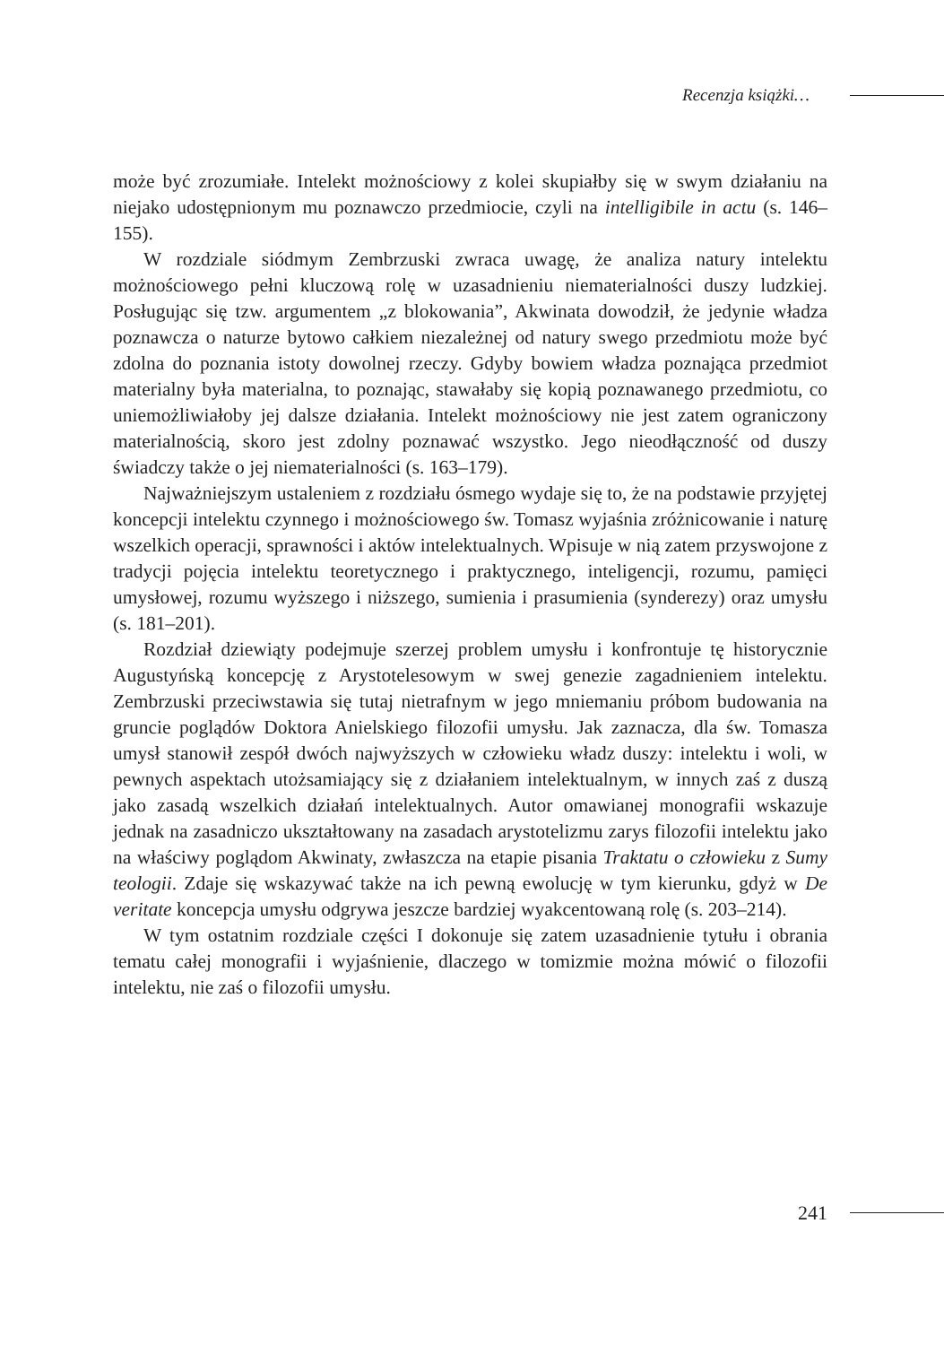Recenzja książki…
może być zrozumiałe. Intelekt możnościowy z kolei skupiałby się w swym działaniu na niejako udostępnionym mu poznawczo przedmiocie, czyli na intelligibile in actu (s. 146–155).
W rozdziale siódmym Zembrzuski zwraca uwagę, że analiza natury intelektu możnościowego pełni kluczową rolę w uzasadnieniu niematerialności duszy ludzkiej. Posługując się tzw. argumentem „z blokowania”, Akwinata dowodził, że jedynie władza poznawcza o naturze bytowo całkiem niezależnej od natury swego przedmiotu może być zdolna do poznania istoty dowolnej rzeczy. Gdyby bowiem władza poznająca przedmiot materialny była materialna, to poznając, stawałaby się kopią poznawanego przedmiotu, co uniemożliwiałoby jej dalsze działania. Intelekt możnościowy nie jest zatem ograniczony materialnością, skoro jest zdolny poznawać wszystko. Jego nieodłączność od duszy świadczy także o jej niematerialności (s. 163–179).
Najważniejszym ustaleniem z rozdziału ósmego wydaje się to, że na podstawie przyjętej koncepcji intelektu czynnego i możnościowego św. Tomasz wyjaśnia zróżnicowanie i naturę wszelkich operacji, sprawności i aktów intelektualnych. Wpisuje w nią zatem przyswojone z tradycji pojęcia intelektu teoretycznego i praktycznego, inteligencji, rozumu, pamięci umysłowej, rozumu wyższego i niższego, sumienia i prasumienia (synderezy) oraz umysłu (s. 181–201).
Rozdział dziewiąty podejmuje szerzej problem umysłu i konfrontuje tę historycznie Augustyńską koncepcję z Arystotelesowym w swej genezie zagadnieniem intelektu. Zembrzuski przeciwstawia się tutaj nietrafnym w jego mniemaniu próbom budowania na gruncie poglądów Doktora Anielskiego filozofii umysłu. Jak zaznacza, dla św. Tomasza umysł stanowił zespół dwóch najwyższych w człowieku władz duszy: intelektu i woli, w pewnych aspektach utożsamiający się z działaniem intelektualnym, w innych zaś z duszą jako zasadą wszelkich działań intelektualnych. Autor omawianej monografii wskazuje jednak na zasadniczo ukształtowany na zasadach arystotelizmu zarys filozofii intelektu jako na właściwy poglądom Akwinaty, zwłaszcza na etapie pisania Traktatu o człowieku z Sumy teologii. Zdaje się wskazywać także na ich pewną ewolucję w tym kierunku, gdyż w De veritate koncepcja umysłu odgrywa jeszcze bardziej wyakcentowaną rolę (s. 203–214).
W tym ostatnim rozdziale części I dokonuje się zatem uzasadnienie tytułu i obrania tematu całej monografii i wyjaśnienie, dlaczego w tomizmie można mówić o filozofii intelektu, nie zaś o filozofii umysłu.
241